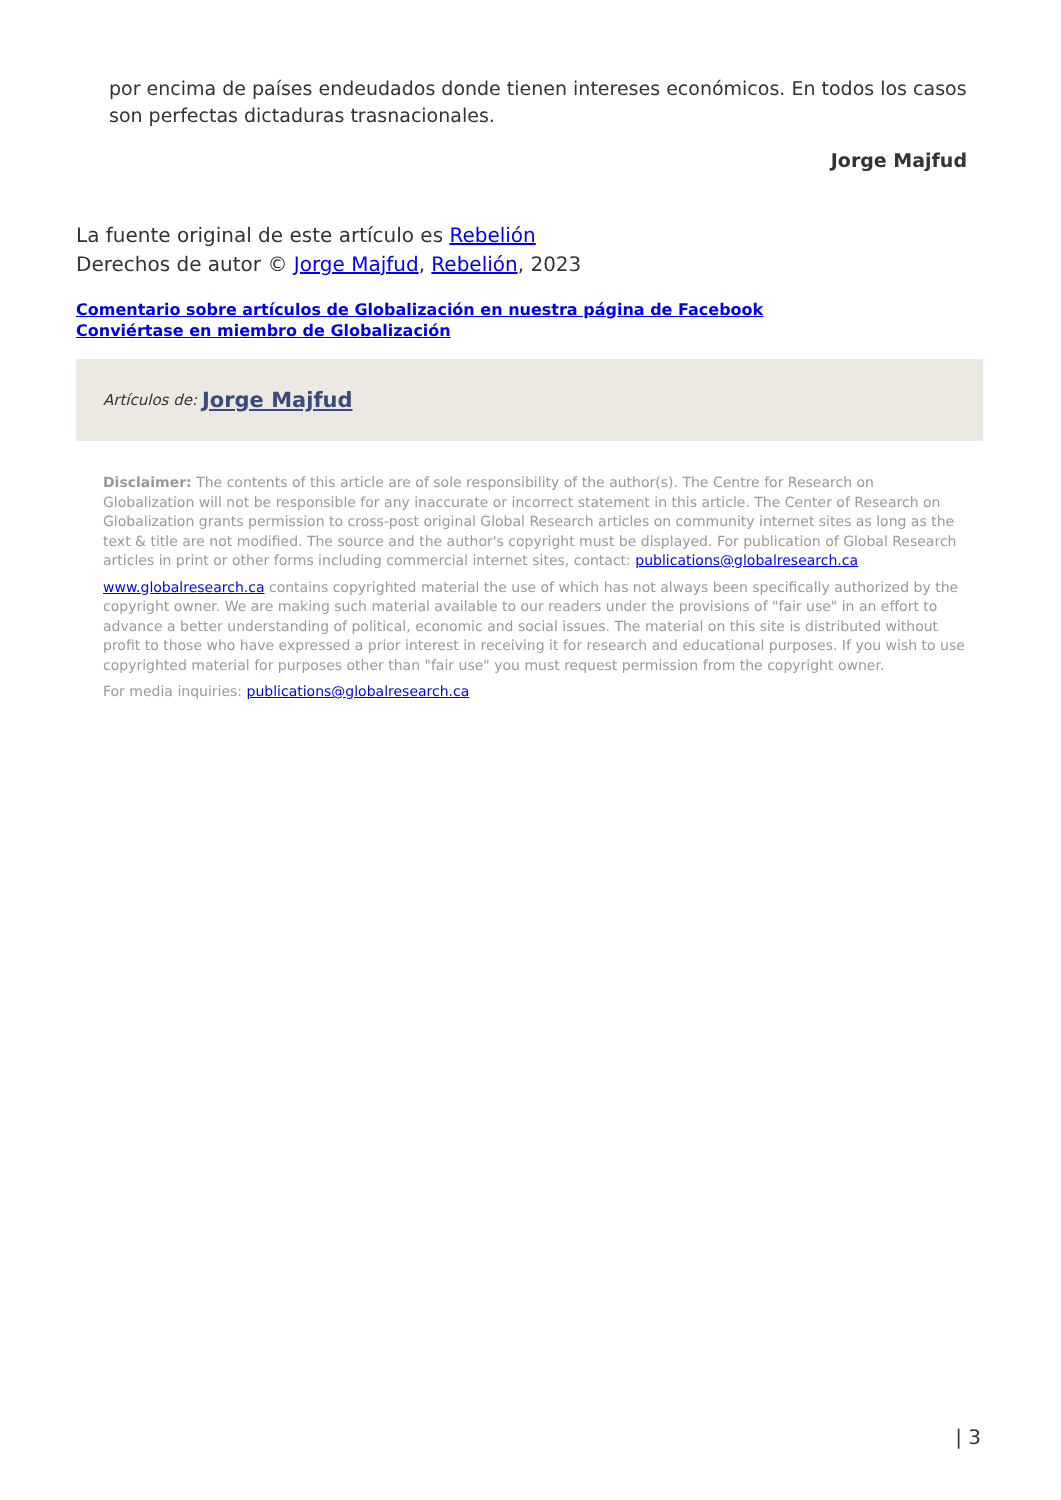por encima de países endeudados donde tienen intereses económicos. En todos los casos son perfectas dictaduras trasnacionales.
Jorge Majfud
La fuente original de este artículo es Rebelión
Derechos de autor © Jorge Majfud, Rebelión, 2023
Comentario sobre artículos de Globalización en nuestra página de Facebook
Conviértase en miembro de Globalización
Artículos de: Jorge Majfud
Disclaimer: The contents of this article are of sole responsibility of the author(s). The Centre for Research on Globalization will not be responsible for any inaccurate or incorrect statement in this article. The Center of Research on Globalization grants permission to cross-post original Global Research articles on community internet sites as long as the text & title are not modified. The source and the author's copyright must be displayed. For publication of Global Research articles in print or other forms including commercial internet sites, contact: publications@globalresearch.ca
www.globalresearch.ca contains copyrighted material the use of which has not always been specifically authorized by the copyright owner. We are making such material available to our readers under the provisions of "fair use" in an effort to advance a better understanding of political, economic and social issues. The material on this site is distributed without profit to those who have expressed a prior interest in receiving it for research and educational purposes. If you wish to use copyrighted material for purposes other than "fair use" you must request permission from the copyright owner.
For media inquiries: publications@globalresearch.ca
| 3